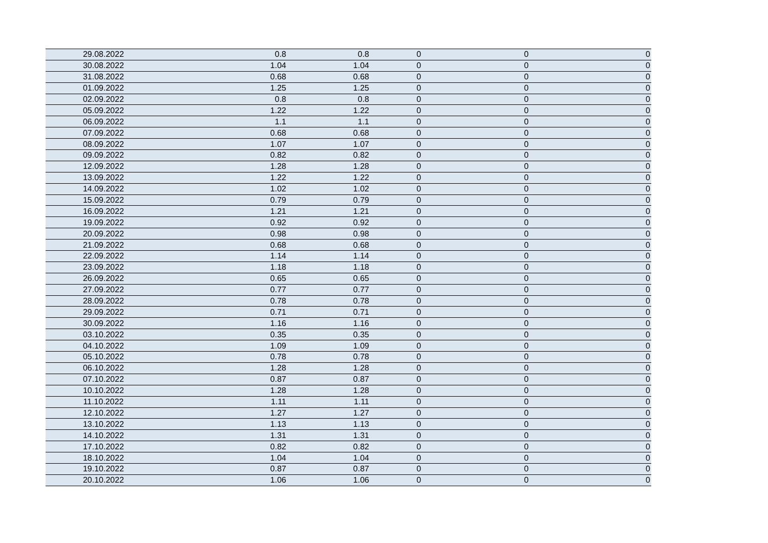| 29.08.2022 | 0.8 | 0.8 | 0 | 0 | 0 |
| 30.08.2022 | 1.04 | 1.04 | 0 | 0 | 0 |
| 31.08.2022 | 0.68 | 0.68 | 0 | 0 | 0 |
| 01.09.2022 | 1.25 | 1.25 | 0 | 0 | 0 |
| 02.09.2022 | 0.8 | 0.8 | 0 | 0 | 0 |
| 05.09.2022 | 1.22 | 1.22 | 0 | 0 | 0 |
| 06.09.2022 | 1.1 | 1.1 | 0 | 0 | 0 |
| 07.09.2022 | 0.68 | 0.68 | 0 | 0 | 0 |
| 08.09.2022 | 1.07 | 1.07 | 0 | 0 | 0 |
| 09.09.2022 | 0.82 | 0.82 | 0 | 0 | 0 |
| 12.09.2022 | 1.28 | 1.28 | 0 | 0 | 0 |
| 13.09.2022 | 1.22 | 1.22 | 0 | 0 | 0 |
| 14.09.2022 | 1.02 | 1.02 | 0 | 0 | 0 |
| 15.09.2022 | 0.79 | 0.79 | 0 | 0 | 0 |
| 16.09.2022 | 1.21 | 1.21 | 0 | 0 | 0 |
| 19.09.2022 | 0.92 | 0.92 | 0 | 0 | 0 |
| 20.09.2022 | 0.98 | 0.98 | 0 | 0 | 0 |
| 21.09.2022 | 0.68 | 0.68 | 0 | 0 | 0 |
| 22.09.2022 | 1.14 | 1.14 | 0 | 0 | 0 |
| 23.09.2022 | 1.18 | 1.18 | 0 | 0 | 0 |
| 26.09.2022 | 0.65 | 0.65 | 0 | 0 | 0 |
| 27.09.2022 | 0.77 | 0.77 | 0 | 0 | 0 |
| 28.09.2022 | 0.78 | 0.78 | 0 | 0 | 0 |
| 29.09.2022 | 0.71 | 0.71 | 0 | 0 | 0 |
| 30.09.2022 | 1.16 | 1.16 | 0 | 0 | 0 |
| 03.10.2022 | 0.35 | 0.35 | 0 | 0 | 0 |
| 04.10.2022 | 1.09 | 1.09 | 0 | 0 | 0 |
| 05.10.2022 | 0.78 | 0.78 | 0 | 0 | 0 |
| 06.10.2022 | 1.28 | 1.28 | 0 | 0 | 0 |
| 07.10.2022 | 0.87 | 0.87 | 0 | 0 | 0 |
| 10.10.2022 | 1.28 | 1.28 | 0 | 0 | 0 |
| 11.10.2022 | 1.11 | 1.11 | 0 | 0 | 0 |
| 12.10.2022 | 1.27 | 1.27 | 0 | 0 | 0 |
| 13.10.2022 | 1.13 | 1.13 | 0 | 0 | 0 |
| 14.10.2022 | 1.31 | 1.31 | 0 | 0 | 0 |
| 17.10.2022 | 0.82 | 0.82 | 0 | 0 | 0 |
| 18.10.2022 | 1.04 | 1.04 | 0 | 0 | 0 |
| 19.10.2022 | 0.87 | 0.87 | 0 | 0 | 0 |
| 20.10.2022 | 1.06 | 1.06 | 0 | 0 | 0 |